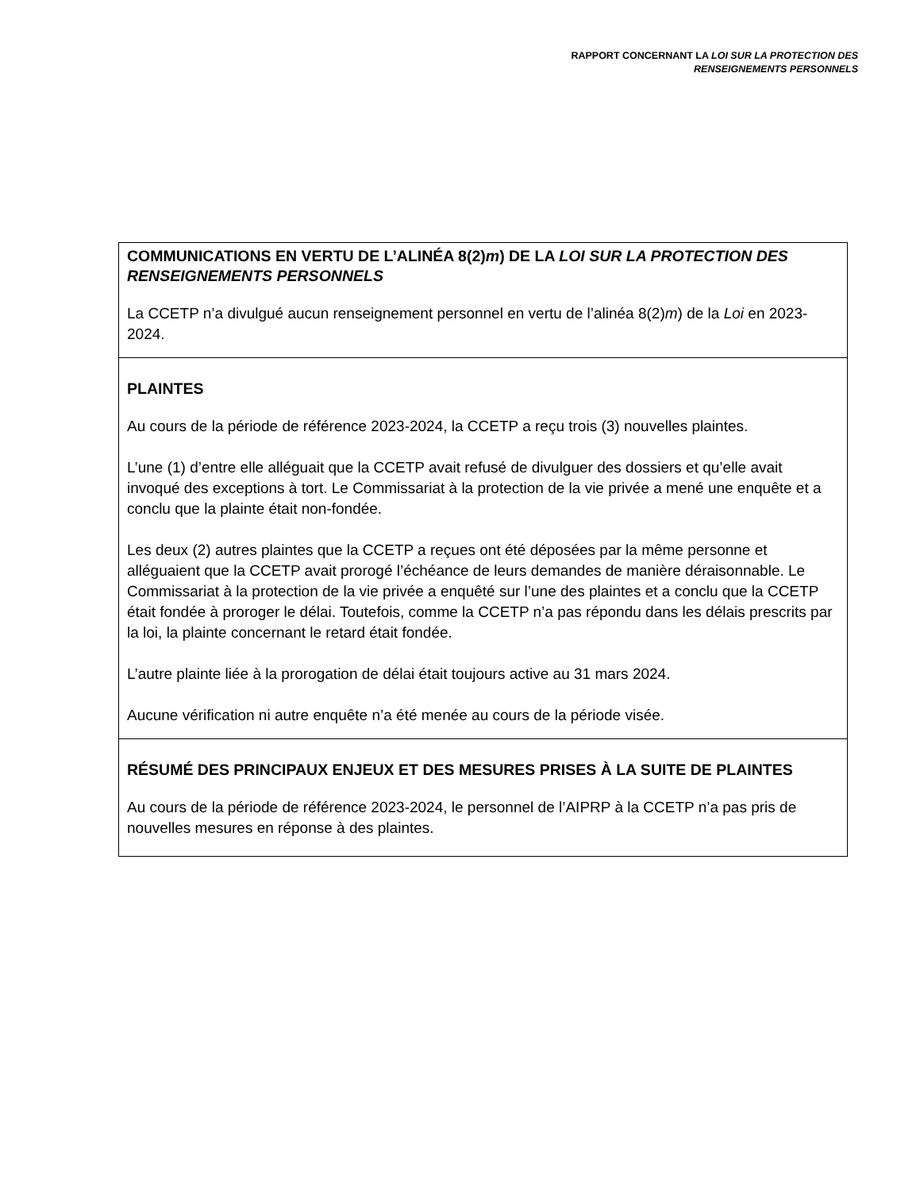RAPPORT CONCERNANT LA LOI SUR LA PROTECTION DES
RENSEIGNEMENTS PERSONNELS
| COMMUNICATIONS EN VERTU DE L’ALINÉA 8(2) m ) DE LA LOI SUR LA PROTECTION DES RENSEIGNEMENTS PERSONNELS La CCETP n’a divulgué aucun renseignement personnel en vertu de l’alinéa 8(2) m ) de la Loi en 2023-2024. |
| PLAINTES Au cours de la période de référence 2023-2024, la CCETP a reçu trois (3) nouvelles plaintes. L’une (1) d’entre elle alléguait que la CCETP avait refusé de divulguer des dossiers et qu’elle avait invoqué des exceptions à tort. Le Commissariat à la protection de la vie privée a mené une enquête et a conclu que la plainte était non-fondée. Les deux (2) autres plaintes que la CCETP a reçues ont été déposées par la même personne et alléguaient que la CCETP avait prorogé l’échéance de leurs demandes de manière déraisonnable. Le Commissariat à la protection de la vie privée a enquêté sur l’une des plaintes et a conclu que la CCETP était fondée à proroger le délai. Toutefois, comme la CCETP n’a pas répondu dans les délais prescrits par la loi, la plainte concernant le retard était fondée. L’autre plainte liée à la prorogation de délai était toujours active au 31 mars 2024. Aucune vérification ni autre enquête n’a été menée au cours de la période visée. |
| RÉSUMÉ DES PRINCIPAUX ENJEUX ET DES MESURES PRISES À LA SUITE DE PLAINTES Au cours de la période de référence 2023-2024, le personnel de l’AIPRP à la CCETP n’a pas pris de nouvelles mesures en réponse à des plaintes. |